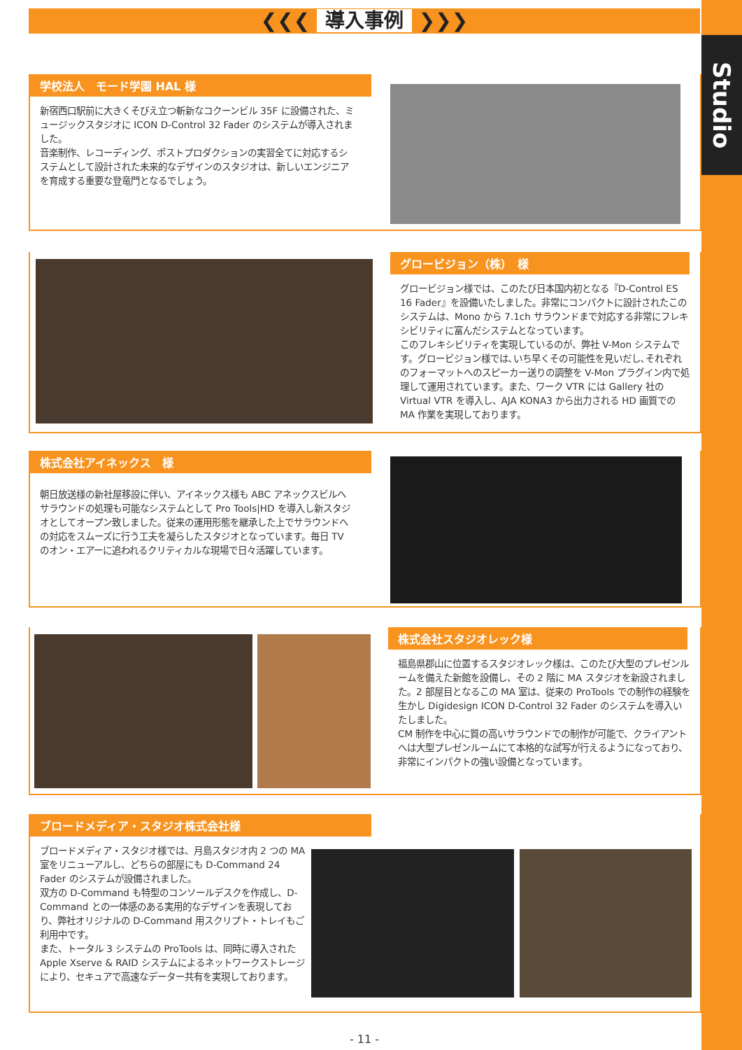Studio
❮❮❮ 導入事例 ❯❯❯
学校法人　モード学園 HAL 様
新宿西口駅前に大きくそびえ立つ斬新なコクーンビル 35F に設備された、ミュージックスタジオに ICON D-Control 32 Fader のシステムが導入されました。
音楽制作、レコーディング、ポストプロダクションの実習全てに対応するシステムとして設計された未来的なデザインのスタジオは、新しいエンジニアを育成する重要な登竜門となるでしょう。
グロービジョン（株）　様
グロービジョン様では、このたび日本国内初となる『D-Control ES 16 Fader』を設備いたしました。非常にコンパクトに設計されたこのシステムは、Mono から 7.1ch サラウンドまで対応する非常にフレキシビリティに富んだシステムとなっています。
このフレキシビリティを実現しているのが、弊社 V-Mon システムです。グロービジョン様では､いち早くその可能性を見いだし､それぞれのフォーマットへのスピーカー送りの調整を V-Mon プラグイン内で処理して運用されています。また、ワーク VTR には Gallery 社の Virtual VTR を導入し、AJA KONA3 から出力される HD 画質での MA 作業を実現しております。
株式会社アイネックス　様
朝日放送様の新社屋移設に伴い、アイネックス様も ABC アネックスビルへサラウンドの処理も可能なシステムとして Pro Tools|HD を導入し新スタジオとしてオープン致しました。従来の運用形態を継承した上でサラウンドへの対応をスムーズに行う工夫を凝らしたスタジオとなっています。毎日 TV のオン・エアーに追われるクリティカルな現場で日々活躍しています。
株式会社スタジオレック様
福島県郡山に位置するスタジオレック様は、このたび大型のプレゼンルームを備えた新館を設備し、その 2 階に MA スタジオを新設されました。2 部屋目となるこの MA 室は、従来の ProTools での制作の経験を生かし Digidesign ICON D-Control 32 Fader のシステムを導入いたしました。
CM 制作を中心に質の高いサラウンドでの制作が可能で、クライアントへは大型プレゼンルームにて本格的な試写が行えるようになっており、非常にインパクトの強い設備となっています。
ブロードメディア・スタジオ株式会社様
ブロードメディア・スタジオ様では、月島スタジオ内 2 つの MA 室をリニューアルし、どちらの部屋にも D-Command 24 Fader のシステムが設備されました。
双方の D-Command も特型のコンソールデスクを作成し、D-Command との一体感のある実用的なデザインを表現しており、弊社オリジナルの D-Command 用スクリプト・トレイもご利用中です。
また、トータル 3 システムの ProTools は、同時に導入された Apple Xserve & RAID システムによるネットワークストレージにより、セキュアで高速なデーター共有を実現しております。
- 11 -